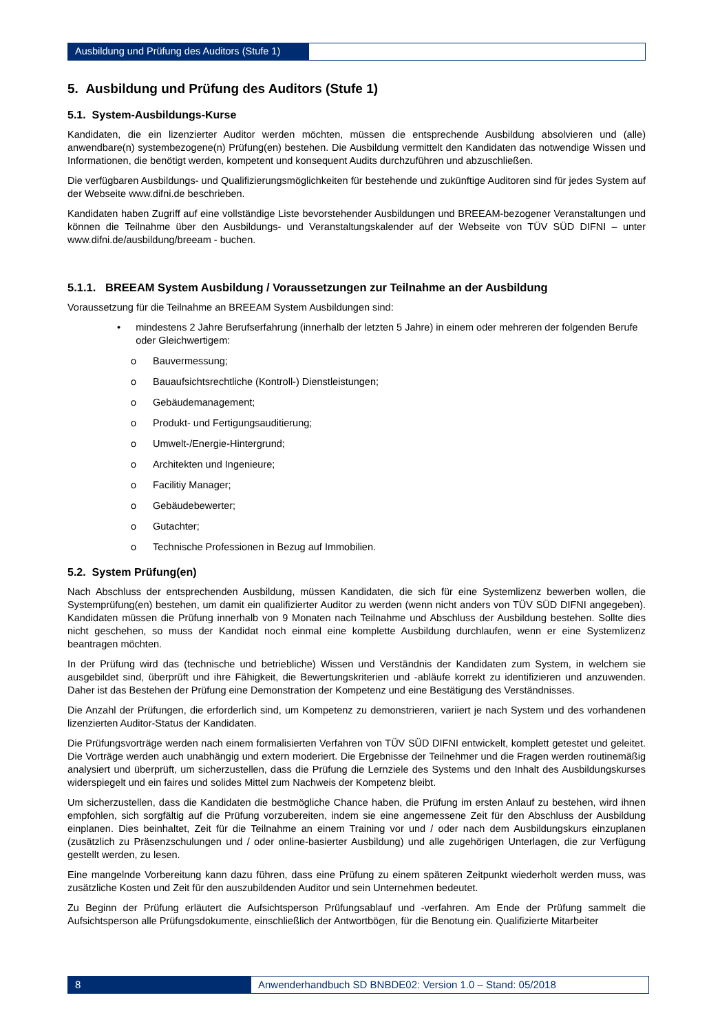Ausbildung und Prüfung des Auditors (Stufe 1)
5. Ausbildung und Prüfung des Auditors (Stufe 1)
5.1. System-Ausbildungs-Kurse
Kandidaten, die ein lizenzierter Auditor werden möchten, müssen die entsprechende Ausbildung absolvieren und (alle) anwendbare(n) systembezogene(n) Prüfung(en) bestehen. Die Ausbildung vermittelt den Kandidaten das notwendige Wissen und Informationen, die benötigt werden, kompetent und konsequent Audits durchzuführen und abzuschließen.
Die verfügbaren Ausbildungs- und Qualifizierungsmöglichkeiten für bestehende und zukünftige Auditoren sind für jedes System auf der Webseite www.difni.de beschrieben.
Kandidaten haben Zugriff auf eine vollständige Liste bevorstehender Ausbildungen und BREEAM-bezogener Veranstaltungen und können die Teilnahme über den Ausbildungs- und Veranstaltungskalender auf der Webseite von TÜV SÜD DIFNI – unter www.difni.de/ausbildung/breeam - buchen.
5.1.1. BREEAM System Ausbildung / Voraussetzungen zur Teilnahme an der Ausbildung
Voraussetzung für die Teilnahme an BREEAM System Ausbildungen sind:
• mindestens 2 Jahre Berufserfahrung (innerhalb der letzten 5 Jahre) in einem oder mehreren der folgenden Berufe oder Gleichwertigem:
o Bauvermessung;
o Bauaufsichtsrechtliche (Kontroll-) Dienstleistungen;
o Gebäudemanagement;
o Produkt- und Fertigungsauditierung;
o Umwelt-/Energie-Hintergrund;
o Architekten und Ingenieure;
o Facilitiy Manager;
o Gebäudebewerter;
o Gutachter;
o Technische Professionen in Bezug auf Immobilien.
5.2. System Prüfung(en)
Nach Abschluss der entsprechenden Ausbildung, müssen Kandidaten, die sich für eine Systemlizenz bewerben wollen, die Systemprüfung(en) bestehen, um damit ein qualifizierter Auditor zu werden (wenn nicht anders von TÜV SÜD DIFNI angegeben). Kandidaten müssen die Prüfung innerhalb von 9 Monaten nach Teilnahme und Abschluss der Ausbildung bestehen. Sollte dies nicht geschehen, so muss der Kandidat noch einmal eine komplette Ausbildung durchlaufen, wenn er eine Systemlizenz beantragen möchten.
In der Prüfung wird das (technische und betriebliche) Wissen und Verständnis der Kandidaten zum System, in welchem sie ausgebildet sind, überprüft und ihre Fähigkeit, die Bewertungskriterien und -abläufe korrekt zu identifizieren und anzuwenden. Daher ist das Bestehen der Prüfung eine Demonstration der Kompetenz und eine Bestätigung des Verständnisses.
Die Anzahl der Prüfungen, die erforderlich sind, um Kompetenz zu demonstrieren, variiert je nach System und des vorhandenen lizenzierten Auditor-Status der Kandidaten.
Die Prüfungsvorträge werden nach einem formalisierten Verfahren von TÜV SÜD DIFNI entwickelt, komplett getestet und geleitet. Die Vorträge werden auch unabhängig und extern moderiert. Die Ergebnisse der Teilnehmer und die Fragen werden routinemäßig analysiert und überprüft, um sicherzustellen, dass die Prüfung die Lernziele des Systems und den Inhalt des Ausbildungskurses widerspiegelt und ein faires und solides Mittel zum Nachweis der Kompetenz bleibt.
Um sicherzustellen, dass die Kandidaten die bestmögliche Chance haben, die Prüfung im ersten Anlauf zu bestehen, wird ihnen empfohlen, sich sorgfältig auf die Prüfung vorzubereiten, indem sie eine angemessene Zeit für den Abschluss der Ausbildung einplanen. Dies beinhaltet, Zeit für die Teilnahme an einem Training vor und / oder nach dem Ausbildungskurs einzuplanen (zusätzlich zu Präsenzschulungen und / oder online-basierter Ausbildung) und alle zugehörigen Unterlagen, die zur Verfügung gestellt werden, zu lesen.
Eine mangelnde Vorbereitung kann dazu führen, dass eine Prüfung zu einem späteren Zeitpunkt wiederholt werden muss, was zusätzliche Kosten und Zeit für den auszubildenden Auditor und sein Unternehmen bedeutet.
Zu Beginn der Prüfung erläutert die Aufsichtsperson Prüfungsablauf und -verfahren. Am Ende der Prüfung sammelt die Aufsichtsperson alle Prüfungsdokumente, einschließlich der Antwortbögen, für die Benotung ein. Qualifizierte Mitarbeiter
8 Anwenderhandbuch SD BNBDE02: Version 1.0 – Stand: 05/2018